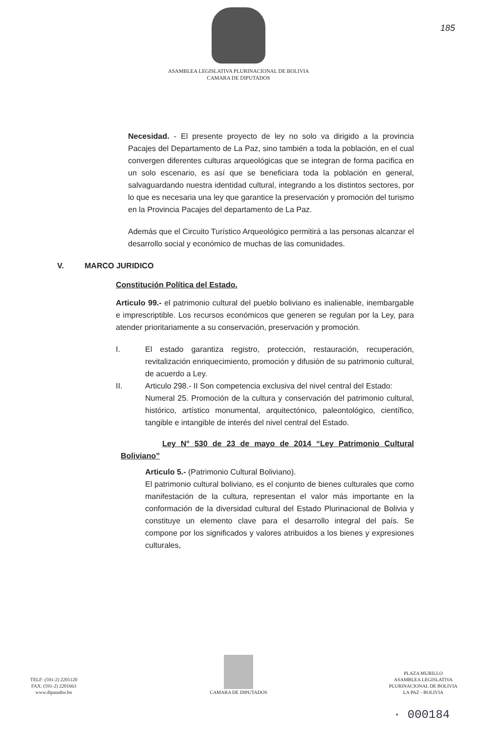ASAMBLEA LEGISLATIVA PLURINACIONAL DE BOLIVIA
CAMARA DE DIPUTADOS
185
Necesidad. - El presente proyecto de ley no solo va dirigido a la provincia Pacajes del Departamento de La Paz, sino también a toda la población, en el cual convergen diferentes culturas arqueológicas que se integran de forma pacifica en un solo escenario, es así que se beneficiara toda la población en general, salvaguardando nuestra identidad cultural, integrando a los distintos sectores, por lo que es necesaria una ley que garantice la preservación y promoción del turismo en la Provincia Pacajes del departamento de La Paz.
Además que el Circuito Turístico Arqueológico permitirá a las personas alcanzar el desarrollo social y económico de muchas de las comunidades.
V. MARCO JURIDICO
Constitución Política del Estado.
Articulo 99.- el patrimonio cultural del pueblo boliviano es inalienable, inembargable e imprescriptible. Los recursos económicos que generen se regulan por la Ley, para atender prioritariamente a su conservación, preservación y promoción.
I. El estado garantiza registro, protección, restauración, recuperación, revitalización enriquecimiento, promoción y difusión de su patrimonio cultural, de acuerdo a Ley.
II. Articulo 298.- II Son competencia exclusiva del nivel central del Estado:
Numeral 25. Promoción de la cultura y conservación del patrimonio cultural, histórico, artístico monumental, arquitectónico, paleontológico, científico, tangible e intangible de interés del nivel central del Estado.
Ley N° 530 de 23 de mayo de 2014 “Ley Patrimonio Cultural Boliviano”
Articulo 5.- (Patrimonio Cultural Boliviano).
El patrimonio cultural boliviano, es el conjunto de bienes culturales que como manifestación de la cultura, representan el valor más importante en la conformación de la diversidad cultural del Estado Plurinacional de Bolivia y constituye un elemento clave para el desarrollo integral del país. Se compone por los significados y valores atribuidos a los bienes y expresiones culturales,
TELF: (591-2) 2201120
FAX: (591-2) 2201663
www.diputados.bo
CAMARA DE DIPUTADOS
PLAZA MURILLO
ASAMBLEA LEGISLATIVA
PLURINACIONAL DE BOLIVIA
LA PAZ - BOLIVIA
· 000184